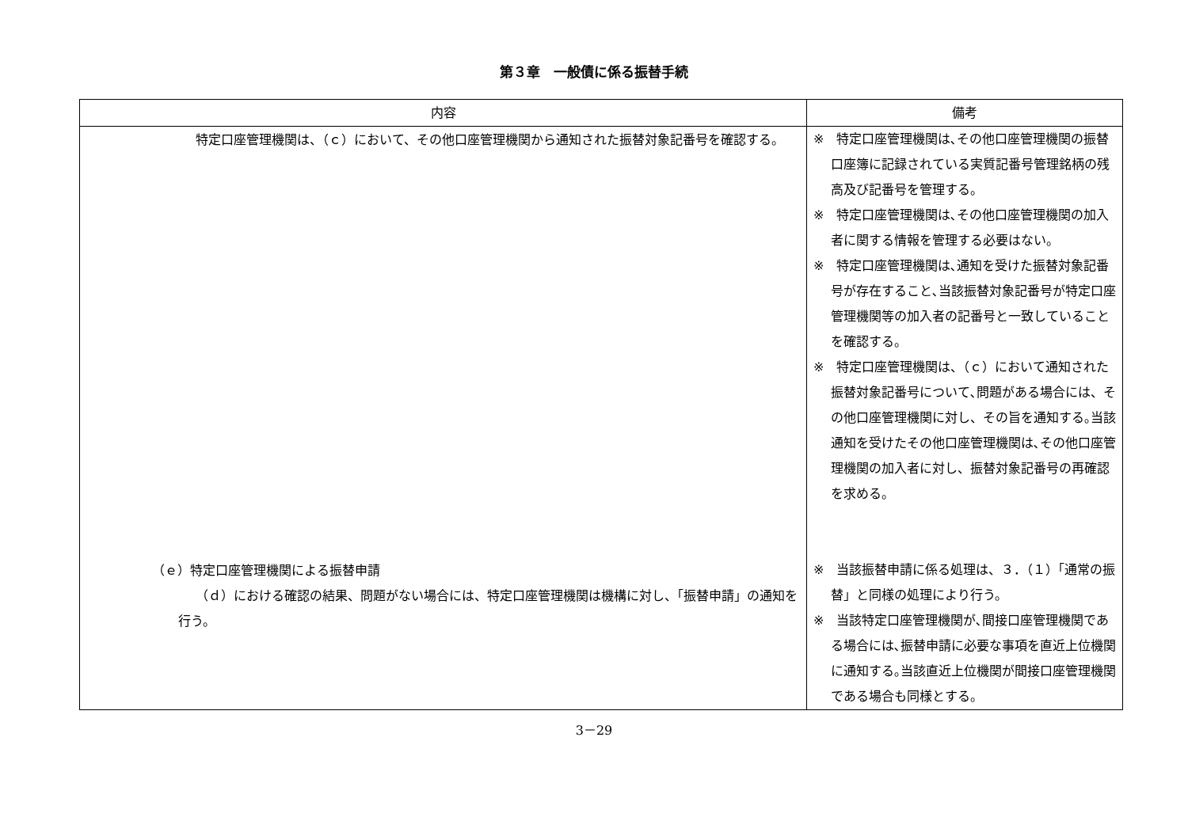第３章　一般債に係る振替手続
| 内容 | 備考 |
| --- | --- |
| 特定口座管理機関は、（ｃ）において、その他口座管理機関から通知された振替対象記番号を確認する。 （ｅ）特定口座管理機関による振替申請 （ｄ）における確認の結果、問題がない場合には、特定口座管理機関は機構に対し、「振替申請」の通知を行う。 | ※ 特定口座管理機関は､その他口座管理機関の振替口座簿に記録されている実質記番号管理銘柄の残高及び記番号を管理する。 ※ 特定口座管理機関は､その他口座管理機関の加入者に関する情報を管理する必要はない。 ※ 特定口座管理機関は､通知を受けた振替対象記番号が存在すること､当該振替対象記番号が特定口座管理機関等の加入者の記番号と一致していることを確認する。 ※ 特定口座管理機関は、（ｃ）において通知された振替対象記番号について､問題がある場合には、その他口座管理機関に対し、その旨を通知する｡当該通知を受けたその他口座管理機関は､その他口座管理機関の加入者に対し、振替対象記番号の再確認を求める。 ※ 当該振替申請に係る処理は、３．（１）「通常の振替」と同様の処理により行う。 ※ 当該特定口座管理機関が､間接口座管理機関である場合には､振替申請に必要な事項を直近上位機関に通知する｡当該直近上位機関が間接口座管理機関である場合も同様とする。 |
3－29